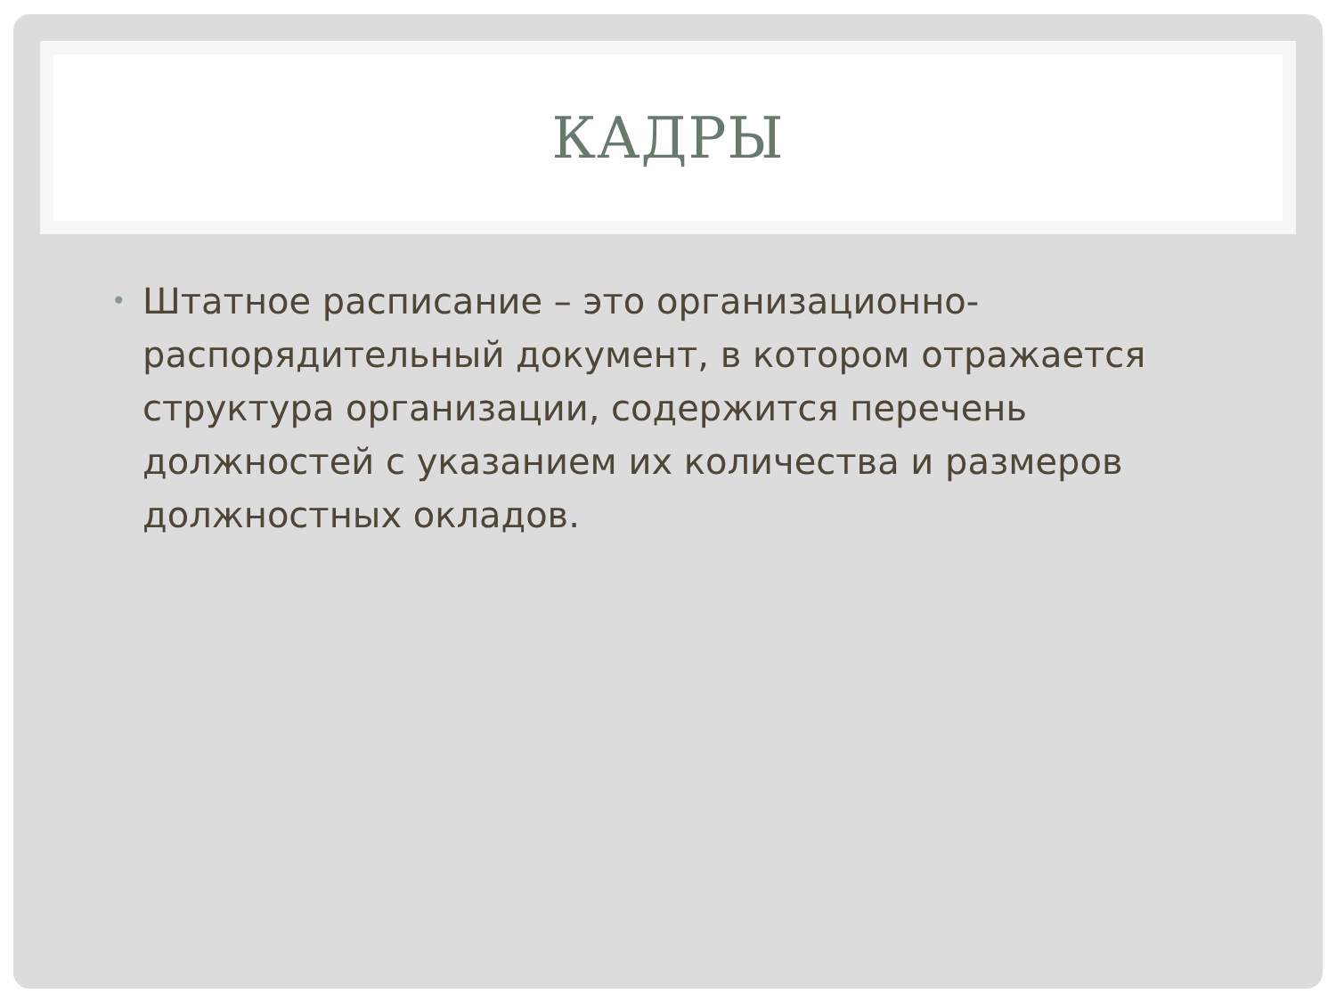КАДРЫ
•
Штатное расписание – это организационно-распорядительный документ, в котором отражается структура организации, содержится перечень должностей с указанием их количества и размеров должностных окладов.